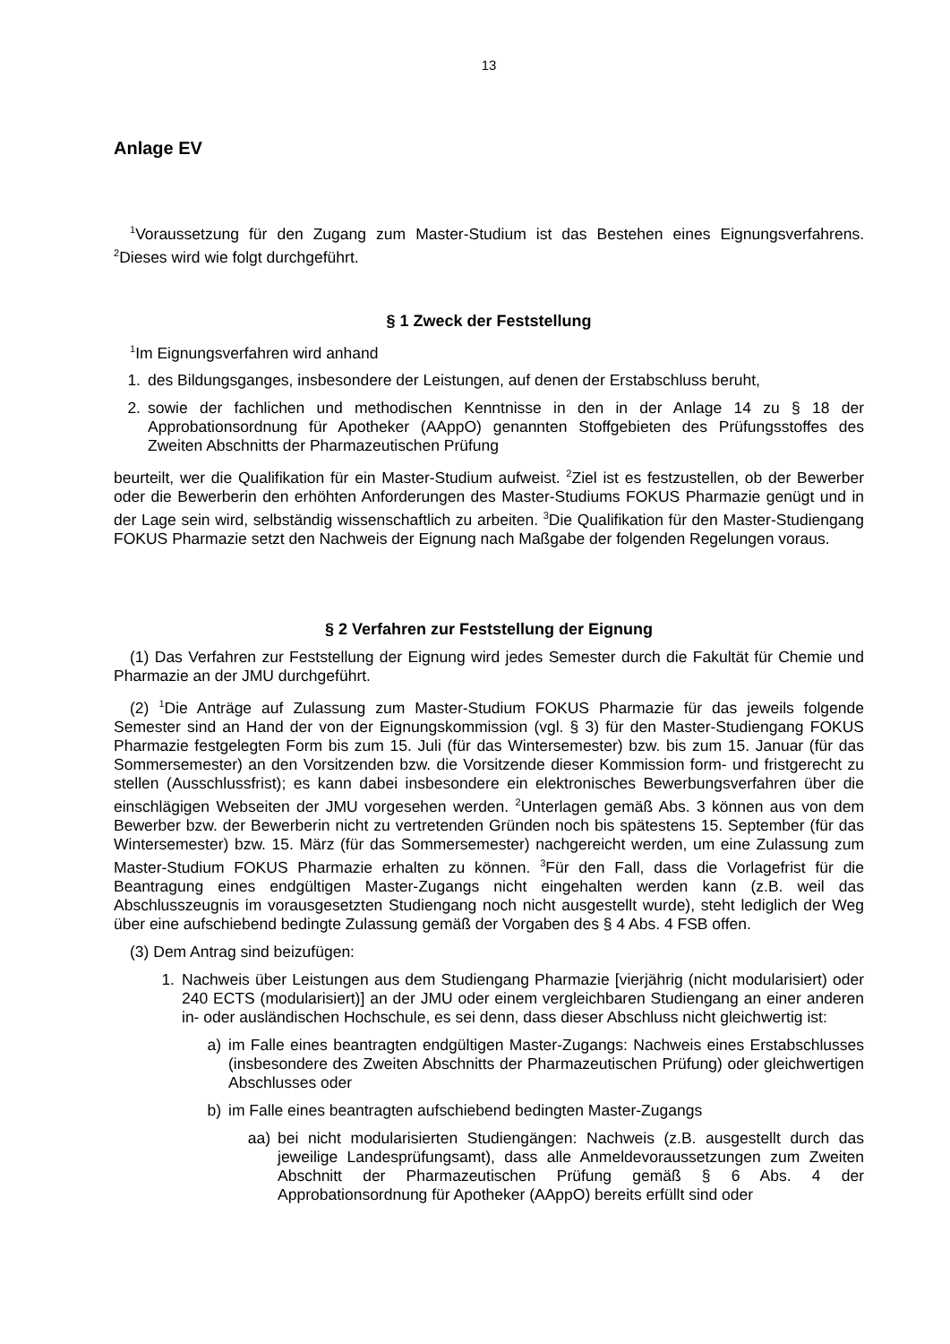13
Anlage EV
<sup>1</sup> Voraussetzung für den Zugang zum Master-Studium ist das Bestehen eines Eignungsverfahrens. <sup>2</sup>Dieses wird wie folgt durchgeführt.
§ 1 Zweck der Feststellung
<sup>1</sup> Im Eignungsverfahren wird anhand
1. des Bildungsganges, insbesondere der Leistungen, auf denen der Erstabschluss beruht,
2. sowie der fachlichen und methodischen Kenntnisse in den in der Anlage 14 zu § 18 der Approbationsordnung für Apotheker (AAppO) genannten Stoffgebieten des Prüfungsstoffes des Zweiten Abschnitts der Pharmazeutischen Prüfung
beurteilt, wer die Qualifikation für ein Master-Studium aufweist. <sup>2</sup>Ziel ist es festzustellen, ob der Bewerber oder die Bewerberin den erhöhten Anforderungen des Master-Studiums FOKUS Pharmazie genügt und in der Lage sein wird, selbständig wissenschaftlich zu arbeiten. <sup>3</sup>Die Qualifikation für den Master-Studiengang FOKUS Pharmazie setzt den Nachweis der Eignung nach Maßgabe der folgenden Regelungen voraus.
§ 2 Verfahren zur Feststellung der Eignung
(1) Das Verfahren zur Feststellung der Eignung wird jedes Semester durch die Fakultät für Chemie und Pharmazie an der JMU durchgeführt.
(2) <sup>1</sup>Die Anträge auf Zulassung zum Master-Studium FOKUS Pharmazie für das jeweils folgende Semester sind an Hand der von der Eignungskommission (vgl. § 3) für den Master-Studiengang FOKUS Pharmazie festgelegten Form bis zum 15. Juli (für das Wintersemester) bzw. bis zum 15. Januar (für das Sommersemester) an den Vorsitzenden bzw. die Vorsitzende dieser Kommission form- und fristgerecht zu stellen (Ausschlussfrist); es kann dabei insbesondere ein elektronisches Bewerbungsverfahren über die einschlägigen Webseiten der JMU vorgesehen werden. <sup>2</sup>Unterlagen gemäß Abs. 3 können aus von dem Bewerber bzw. der Bewerberin nicht zu vertretenden Gründen noch bis spätestens 15. September (für das Wintersemester) bzw. 15. März (für das Sommersemester) nachgereicht werden, um eine Zulassung zum Master-Studium FOKUS Pharmazie erhalten zu können. <sup>3</sup>Für den Fall, dass die Vorlagefrist für die Beantragung eines endgültigen Master-Zugangs nicht eingehalten werden kann (z.B. weil das Abschlusszeugnis im vorausgesetzten Studiengang noch nicht ausgestellt wurde), steht lediglich der Weg über eine aufschiebend bedingte Zulassung gemäß der Vorgaben des § 4 Abs. 4 FSB offen.
(3) Dem Antrag sind beizufügen:
1. Nachweis über Leistungen aus dem Studiengang Pharmazie [vierjährig (nicht modularisiert) oder 240 ECTS (modularisiert)] an der JMU oder einem vergleichbaren Studiengang an einer anderen in- oder ausländischen Hochschule, es sei denn, dass dieser Abschluss nicht gleichwertig ist:
a) im Falle eines beantragten endgültigen Master-Zugangs: Nachweis eines Erstabschlusses (insbesondere des Zweiten Abschnitts der Pharmazeutischen Prüfung) oder gleichwertigen Abschlusses oder
b) im Falle eines beantragten aufschiebend bedingten Master-Zugangs
aa) bei nicht modularisierten Studiengängen: Nachweis (z.B. ausgestellt durch das jeweilige Landesprüfungsamt), dass alle Anmeldevoraussetzungen zum Zweiten Abschnitt der Pharmazeutischen Prüfung gemäß § 6 Abs. 4 der Approbationsordnung für Apotheker (AAppO) bereits erfüllt sind oder